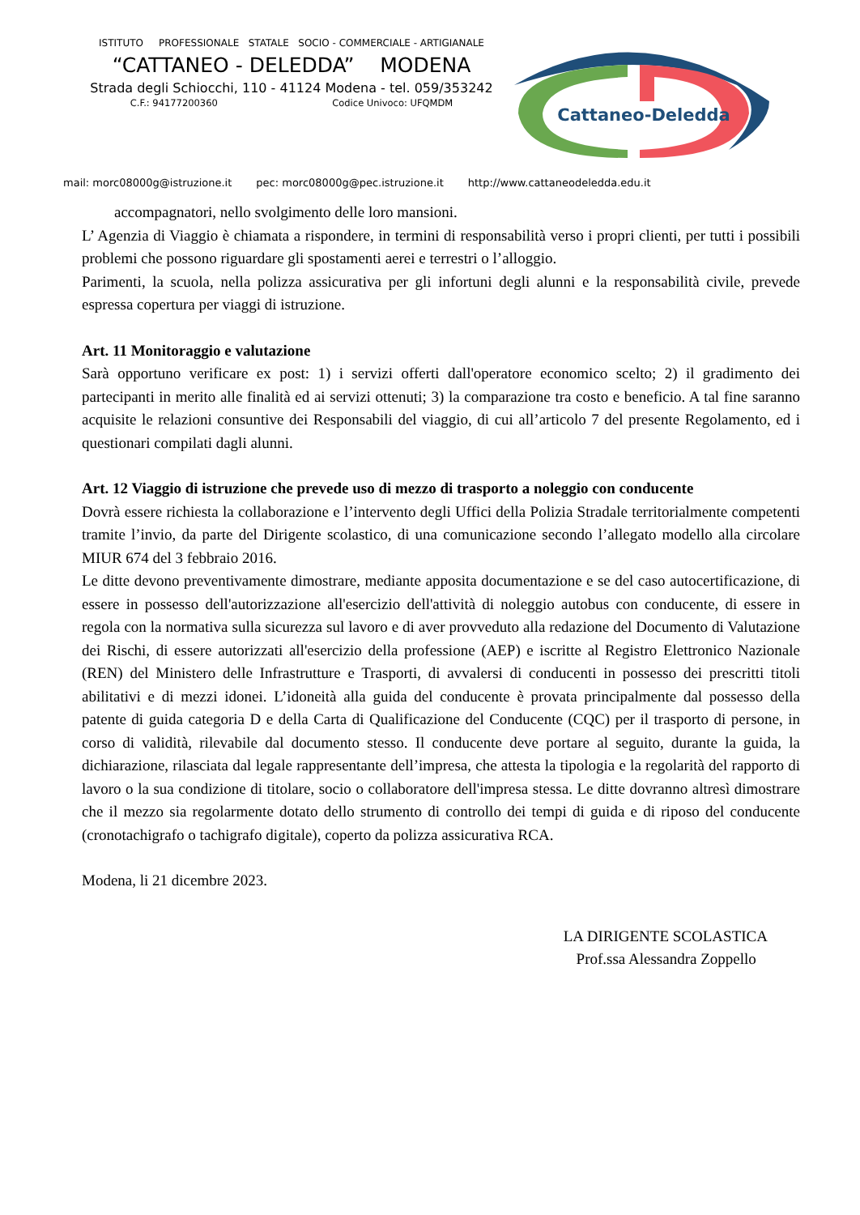ISTITUTO PROFESSIONALE STATALE SOCIO - COMMERCIALE - ARTIGIANALE
“CATTANEO - DELEDDA” MODENA
Strada degli Schiocchi, 110 - 41124 Modena - tel. 059/353242
C.F.: 94177200360 Codice Univoco: UFQMDM
Cattaneo-Deledda
mail: morc08000g@istruzione.it pec: morc08000g@pec.istruzione.it http://www.cattaneodeledda.edu.it
accompagnatori, nello svolgimento delle loro mansioni.
L’ Agenzia di Viaggio è chiamata a rispondere, in termini di responsabilità verso i propri clienti, per tutti i possibili problemi che possono riguardare gli spostamenti aerei e terrestri o l’alloggio.
Parimenti, la scuola, nella polizza assicurativa per gli infortuni degli alunni e la responsabilità civile, prevede espressa copertura per viaggi di istruzione.
Art. 11 Monitoraggio e valutazione
Sarà opportuno verificare ex post: 1) i servizi offerti dall'operatore economico scelto; 2) il gradimento dei partecipanti in merito alle finalità ed ai servizi ottenuti; 3) la comparazione tra costo e beneficio. A tal fine saranno acquisite le relazioni consuntive dei Responsabili del viaggio, di cui all’articolo 7 del presente Regolamento, ed i questionari compilati dagli alunni.
Art. 12 Viaggio di istruzione che prevede uso di mezzo di trasporto a noleggio con conducente
Dovrà essere richiesta la collaborazione e l’intervento degli Uffici della Polizia Stradale territorialmente competenti tramite l’invio, da parte del Dirigente scolastico, di una comunicazione secondo l’allegato modello alla circolare MIUR 674 del 3 febbraio 2016.
Le ditte devono preventivamente dimostrare, mediante apposita documentazione e se del caso autocertificazione, di essere in possesso dell'autorizzazione all'esercizio dell'attività di noleggio autobus con conducente, di essere in regola con la normativa sulla sicurezza sul lavoro e di aver provveduto alla redazione del Documento di Valutazione dei Rischi, di essere autorizzati all'esercizio della professione (AEP) e iscritte al Registro Elettronico Nazionale (REN) del Ministero delle Infrastrutture e Trasporti, di avvalersi di conducenti in possesso dei prescritti titoli abilitativi e di mezzi idonei. L’idoneità alla guida del conducente è provata principalmente dal possesso della patente di guida categoria D e della Carta di Qualificazione del Conducente (CQC) per il trasporto di persone, in corso di validità, rilevabile dal documento stesso. Il conducente deve portare al seguito, durante la guida, la dichiarazione, rilasciata dal legale rappresentante dell’impresa, che attesta la tipologia e la regolarità del rapporto di lavoro o la sua condizione di titolare, socio o collaboratore dell'impresa stessa. Le ditte dovranno altresì dimostrare che il mezzo sia regolarmente dotato dello strumento di controllo dei tempi di guida e di riposo del conducente (cronotachigrafo o tachigrafo digitale), coperto da polizza assicurativa RCA.
Modena, li 21 dicembre 2023.
LA DIRIGENTE SCOLASTICA
Prof.ssa Alessandra Zoppello